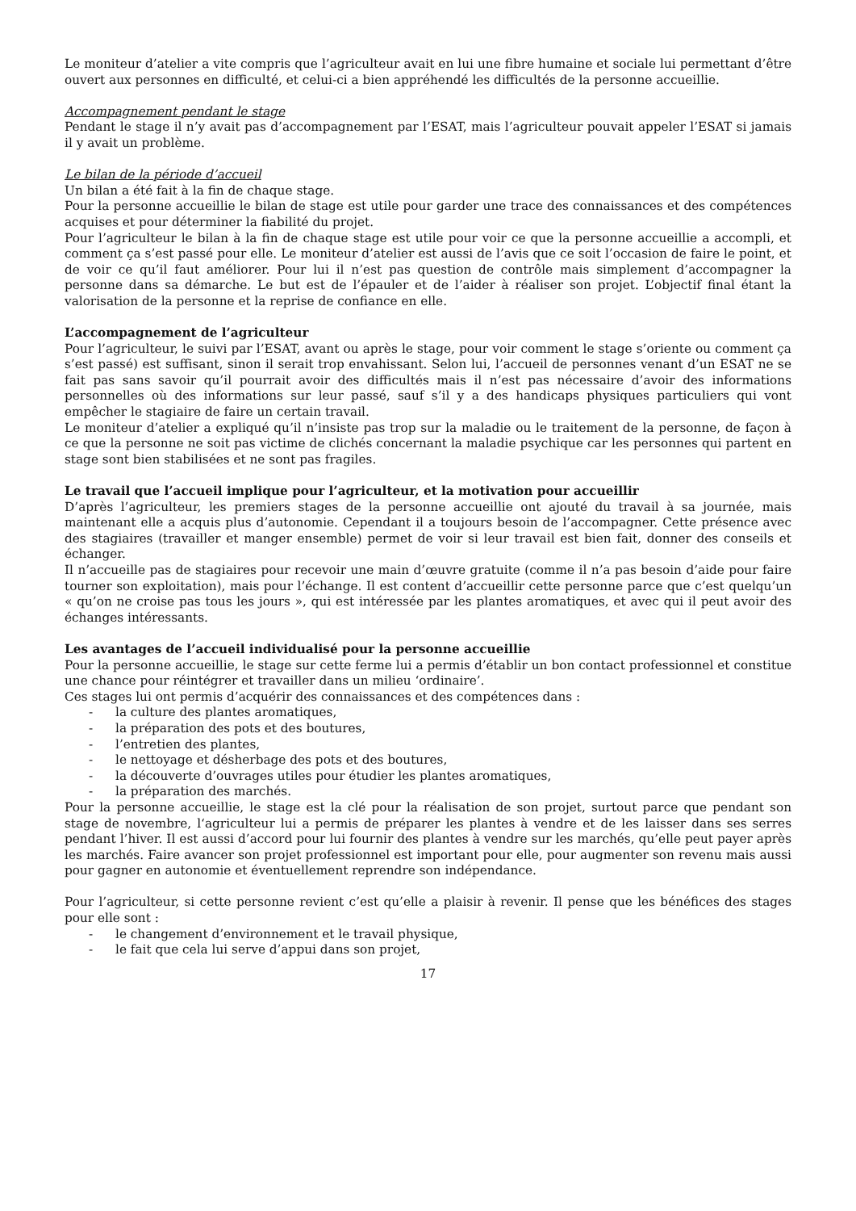Le moniteur d’atelier a vite compris que l’agriculteur avait en lui une fibre humaine et sociale lui permettant d’être ouvert aux personnes en difficulté, et celui-ci a bien appréhendé les difficultés de la personne accueillie.
Accompagnement pendant le stage
Pendant le stage il n’y avait pas d’accompagnement par l’ESAT, mais l’agriculteur pouvait appeler l’ESAT si jamais il y avait un problème.
Le bilan de la période d’accueil
Un bilan a été fait à la fin de chaque stage.
Pour la personne accueillie le bilan de stage est utile pour garder une trace des connaissances et des compétences acquises et pour déterminer la fiabilité du projet.
Pour l’agriculteur le bilan à la fin de chaque stage est utile pour voir ce que la personne accueillie a accompli, et comment ça s’est passé pour elle. Le moniteur d’atelier est aussi de l’avis que ce soit l’occasion de faire le point, et de voir ce qu’il faut améliorer. Pour lui il n’est pas question de contrôle mais simplement d’accompagner la personne dans sa démarche. Le but est de l’épauler et de l’aider à réaliser son projet. L’objectif final étant la valorisation de la personne et la reprise de confiance en elle.
L’accompagnement de l’agriculteur
Pour l’agriculteur, le suivi par l’ESAT, avant ou après le stage, pour voir comment le stage s’oriente ou comment ça s’est passé) est suffisant, sinon il serait trop envahissant. Selon lui, l’accueil de personnes venant d’un ESAT ne se fait pas sans savoir qu’il pourrait avoir des difficultés mais il n’est pas nécessaire d’avoir des informations personnelles où des informations sur leur passé, sauf s’il y a des handicaps physiques particuliers qui vont empêcher le stagiaire de faire un certain travail.
Le moniteur d’atelier a expliqué qu’il n’insiste pas trop sur la maladie ou le traitement de la personne, de façon à ce que la personne ne soit pas victime de clichés concernant la maladie psychique car les personnes qui partent en stage sont bien stabilisées et ne sont pas fragiles.
Le travail que l’accueil implique pour l’agriculteur, et la motivation pour accueillir
D’après l’agriculteur, les premiers stages de la personne accueillie ont ajouté du travail à sa journée, mais maintenant elle a acquis plus d’autonomie. Cependant il a toujours besoin de l’accompagner. Cette présence avec des stagiaires (travailler et manger ensemble) permet de voir si leur travail est bien fait, donner des conseils et échanger.
Il n’accueille pas de stagiaires pour recevoir une main d’œuvre gratuite (comme il n’a pas besoin d’aide pour faire tourner son exploitation), mais pour l’échange. Il est content d’accueillir cette personne parce que c’est quelqu’un « qu’on ne croise pas tous les jours », qui est intéressée par les plantes aromatiques, et avec qui il peut avoir des échanges intéressants.
Les avantages de l’accueil individualisé pour la personne accueillie
Pour la personne accueillie, le stage sur cette ferme lui a permis d’établir un bon contact professionnel et constitue une chance pour réintégrer et travailler dans un milieu ‘ordinaire’.
Ces stages lui ont permis d’acquérir des connaissances et des compétences dans :
- la culture des plantes aromatiques,
- la préparation des pots et des boutures,
- l’entretien des plantes,
- le nettoyage et désherbage des pots et des boutures,
- la découverte d’ouvrages utiles pour étudier les plantes aromatiques,
- la préparation des marchés.
Pour la personne accueillie, le stage est la clé pour la réalisation de son projet, surtout parce que pendant son stage de novembre, l‘agriculteur lui a permis de préparer les plantes à vendre et de les laisser dans ses serres pendant l’hiver. Il est aussi d’accord pour lui fournir des plantes à vendre sur les marchés, qu’elle peut payer après les marchés. Faire avancer son projet professionnel est important pour elle, pour augmenter son revenu mais aussi pour gagner en autonomie et éventuellement reprendre son indépendance.
Pour l’agriculteur, si cette personne revient c’est qu’elle a plaisir à revenir. Il pense que les bénéfices des stages pour elle sont :
- le changement d’environnement et le travail physique,
- le fait que cela lui serve d’appui dans son projet,
17